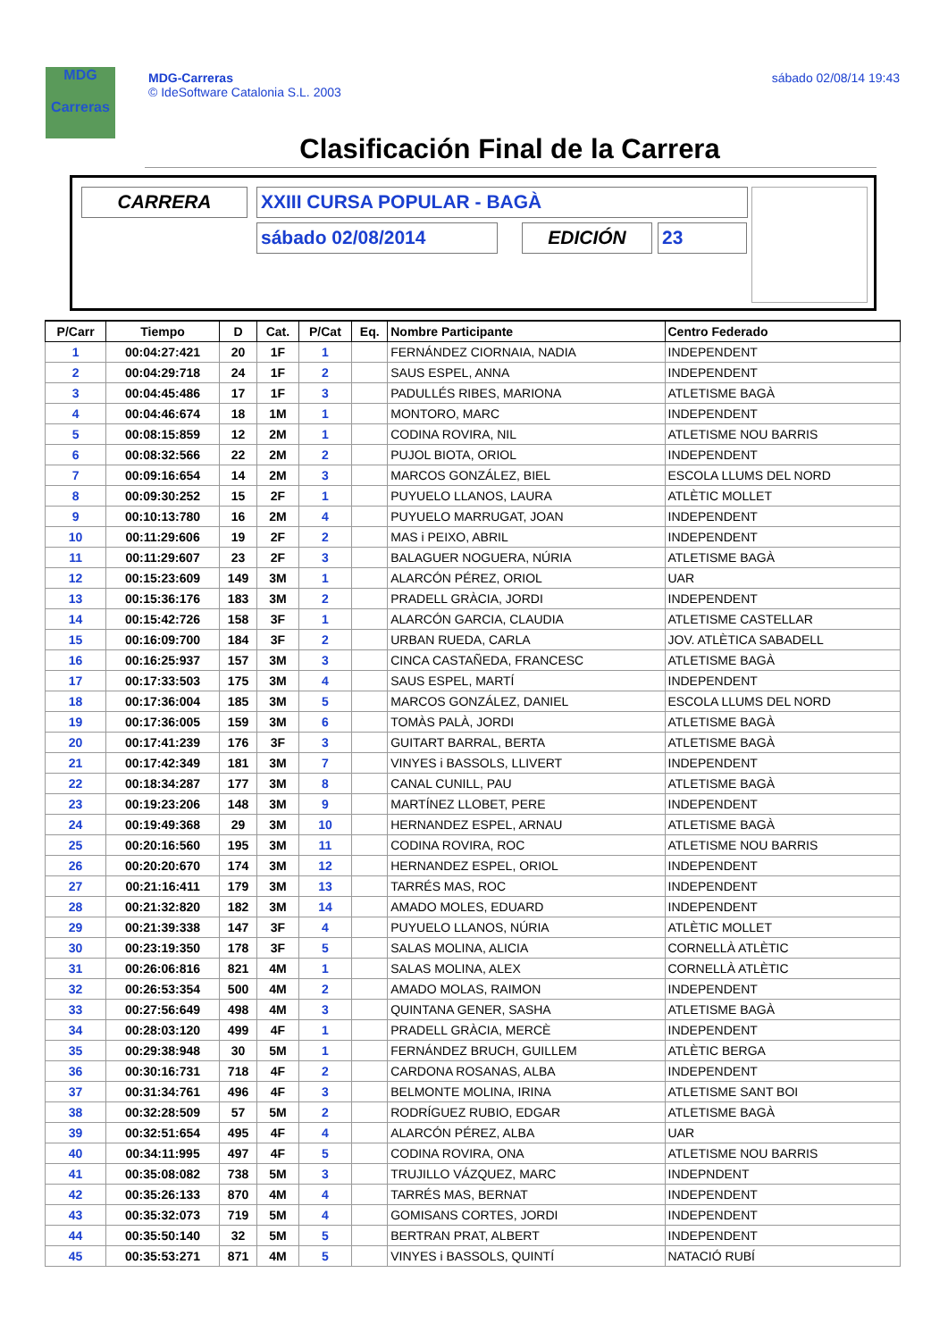MDG
Carreras
MDG-Carreras
© IdeSoftware Catalonia S.L. 2003
sábado 02/08/14 19:43
Clasificación Final de la Carrera
CARRERA XXIII CURSA POPULAR - BAGÀ
sábado 02/08/2014 EDICIÓN 23
| P/Carr | Tiempo | D | Cat. | P/Cat | Eq. | Nombre Participante | Centro Federado |
| --- | --- | --- | --- | --- | --- | --- | --- |
| 1 | 00:04:27:421 | 20 | 1F | 1 | | FERNÁNDEZ CIORNAIA, NADIA | INDEPENDENT |
| 2 | 00:04:29:718 | 24 | 1F | 2 | | SAUS ESPEL, ANNA | INDEPENDENT |
| 3 | 00:04:45:486 | 17 | 1F | 3 | | PADULLÉS RIBES, MARIONA | ATLETISME BAGÀ |
| 4 | 00:04:46:674 | 18 | 1M | 1 | | MONTORO, MARC | INDEPENDENT |
| 5 | 00:08:15:859 | 12 | 2M | 1 | | CODINA ROVIRA, NIL | ATLETISME NOU BARRIS |
| 6 | 00:08:32:566 | 22 | 2M | 2 | | PUJOL BIOTA, ORIOL | INDEPENDENT |
| 7 | 00:09:16:654 | 14 | 2M | 3 | | MARCOS GONZÁLEZ, BIEL | ESCOLA LLUMS DEL NORD |
| 8 | 00:09:30:252 | 15 | 2F | 1 | | PUYUELO LLANOS, LAURA | ATLÈTIC MOLLET |
| 9 | 00:10:13:780 | 16 | 2M | 4 | | PUYUELO MARRUGAT, JOAN | INDEPENDENT |
| 10 | 00:11:29:606 | 19 | 2F | 2 | | MAS i PEIXO, ABRIL | INDEPENDENT |
| 11 | 00:11:29:607 | 23 | 2F | 3 | | BALAGUER NOGUERA, NÚRIA | ATLETISME BAGÀ |
| 12 | 00:15:23:609 | 149 | 3M | 1 | | ALARCÓN PÉREZ, ORIOL | UAR |
| 13 | 00:15:36:176 | 183 | 3M | 2 | | PRADELL GRÀCIA, JORDI | INDEPENDENT |
| 14 | 00:15:42:726 | 158 | 3F | 1 | | ALARCÓN GARCIA, CLAUDIA | ATLETISME CASTELLAR |
| 15 | 00:16:09:700 | 184 | 3F | 2 | | URBAN RUEDA, CARLA | JOV. ATLÈTICA SABADELL |
| 16 | 00:16:25:937 | 157 | 3M | 3 | | CINCA CASTAÑEDA, FRANCESC | ATLETISME BAGÀ |
| 17 | 00:17:33:503 | 175 | 3M | 4 | | SAUS ESPEL, MARTÍ | INDEPENDENT |
| 18 | 00:17:36:004 | 185 | 3M | 5 | | MARCOS GONZÁLEZ, DANIEL | ESCOLA LLUMS DEL NORD |
| 19 | 00:17:36:005 | 159 | 3M | 6 | | TOMÀS PALÀ, JORDI | ATLETISME BAGÀ |
| 20 | 00:17:41:239 | 176 | 3F | 3 | | GUITART BARRAL, BERTA | ATLETISME BAGÀ |
| 21 | 00:17:42:349 | 181 | 3M | 7 | | VINYES i BASSOLS, LLIVERT | INDEPENDENT |
| 22 | 00:18:34:287 | 177 | 3M | 8 | | CANAL CUNILL, PAU | ATLETISME BAGÀ |
| 23 | 00:19:23:206 | 148 | 3M | 9 | | MARTÍNEZ LLOBET, PERE | INDEPENDENT |
| 24 | 00:19:49:368 | 29 | 3M | 10 | | HERNANDEZ ESPEL, ARNAU | ATLETISME BAGÀ |
| 25 | 00:20:16:560 | 195 | 3M | 11 | | CODINA ROVIRA, ROC | ATLETISME NOU BARRIS |
| 26 | 00:20:20:670 | 174 | 3M | 12 | | HERNANDEZ ESPEL, ORIOL | INDEPENDENT |
| 27 | 00:21:16:411 | 179 | 3M | 13 | | TARRÉS MAS, ROC | INDEPENDENT |
| 28 | 00:21:32:820 | 182 | 3M | 14 | | AMADO MOLES, EDUARD | INDEPENDENT |
| 29 | 00:21:39:338 | 147 | 3F | 4 | | PUYUELO LLANOS, NÚRIA | ATLÈTIC MOLLET |
| 30 | 00:23:19:350 | 178 | 3F | 5 | | SALAS MOLINA, ALICIA | CORNELLÀ ATLÈTIC |
| 31 | 00:26:06:816 | 821 | 4M | 1 | | SALAS MOLINA, ALEX | CORNELLÀ ATLÈTIC |
| 32 | 00:26:53:354 | 500 | 4M | 2 | | AMADO MOLAS, RAIMON | INDEPENDENT |
| 33 | 00:27:56:649 | 498 | 4M | 3 | | QUINTANA GENER, SASHA | ATLETISME BAGÀ |
| 34 | 00:28:03:120 | 499 | 4F | 1 | | PRADELL GRÀCIA, MERCÈ | INDEPENDENT |
| 35 | 00:29:38:948 | 30 | 5M | 1 | | FERNÁNDEZ BRUCH, GUILLEM | ATLÈTIC BERGA |
| 36 | 00:30:16:731 | 718 | 4F | 2 | | CARDONA ROSANAS, ALBA | INDEPENDENT |
| 37 | 00:31:34:761 | 496 | 4F | 3 | | BELMONTE MOLINA, IRINA | ATLETISME SANT BOI |
| 38 | 00:32:28:509 | 57 | 5M | 2 | | RODRÍGUEZ RUBIO, EDGAR | ATLETISME BAGÀ |
| 39 | 00:32:51:654 | 495 | 4F | 4 | | ALARCÓN PÉREZ, ALBA | UAR |
| 40 | 00:34:11:995 | 497 | 4F | 5 | | CODINA ROVIRA, ONA | ATLETISME NOU BARRIS |
| 41 | 00:35:08:082 | 738 | 5M | 3 | | TRUJILLO VÁZQUEZ, MARC | INDEPNDENT |
| 42 | 00:35:26:133 | 870 | 4M | 4 | | TARRÉS MAS, BERNAT | INDEPENDENT |
| 43 | 00:35:32:073 | 719 | 5M | 4 | | GOMISANS CORTES, JORDI | INDEPENDENT |
| 44 | 00:35:50:140 | 32 | 5M | 5 | | BERTRAN PRAT, ALBERT | INDEPENDENT |
| 45 | 00:35:53:271 | 871 | 4M | 5 | | VINYES i BASSOLS, QUINTÍ | NATACIÓ RUBÍ |